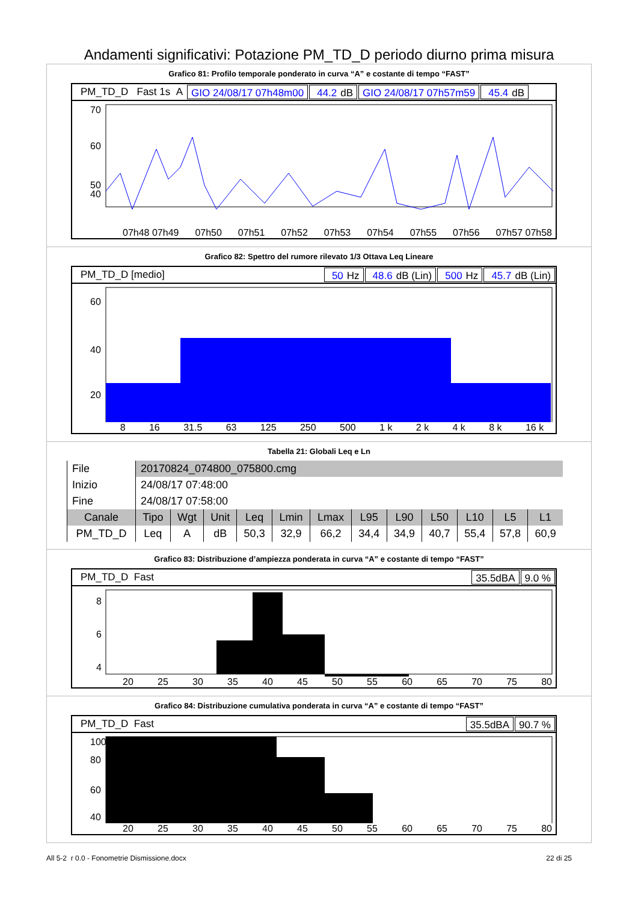Andamenti significativi: Potazione PM_TD_D periodo diurno prima misura
Grafico 81: Profilo temporale ponderato in curva “A” e costante di tempo “FAST”
PM_TD_D Fast 1s A GIO 24/08/17 07h48m00 44.2 dB GIO 24/08/17 07h57m59 45.4 dB
70
60
50
40
07h48 07h49 07h50 07h51 07h52 07h53 07h54 07h55 07h56 07h57 07h58
Grafico 82: Spettro del rumore rilevato 1/3 Ottava Leq Lineare
PM_TD_D [medio] 50 Hz 48.6 dB (Lin) 500 Hz 45.7 dB (Lin)
60
40
20
8 16 31.5 63 125 250 500 1 k 2 k 4 k 8 k 16 k
Tabella 21: Globali Leq e Ln
| File | 20170824_074800_075800.cmg | | | | | | | | | | | |
| Inizio | 24/08/17 07:48:00 | | | | | | | | | | | |
| Fine | 24/08/17 07:58:00 | | | | | | | | | | | |
| Canale | Tipo | Wgt | Unit | Leq | Lmin | Lmax | L95 | L90 | L50 | L10 | L5 | L1 |
| PM_TD_D | Leq | A | dB | 50,3 | 32,9 | 66,2 | 34,4 | 34,9 | 40,7 | 55,4 | 57,8 | 60,9 |
Grafico 83: Distribuzione d’ampiezza ponderata in curva “A” e costante di tempo “FAST”
PM_TD_D Fast 35.5dBA 9.0 %
8
6
4
20 25 30 35 40 45 50 55 60 65 70 75 80
Grafico 84: Distribuzione cumulativa ponderata in curva “A” e costante di tempo “FAST”
PM_TD_D Fast 35.5dBA 90.7 %
100
80
60
40
20 25 30 35 40 45 50 55 60 65 70 75 80
All 5-2 r 0.0 - Fonometrie Dismissione.docx 22 di 25